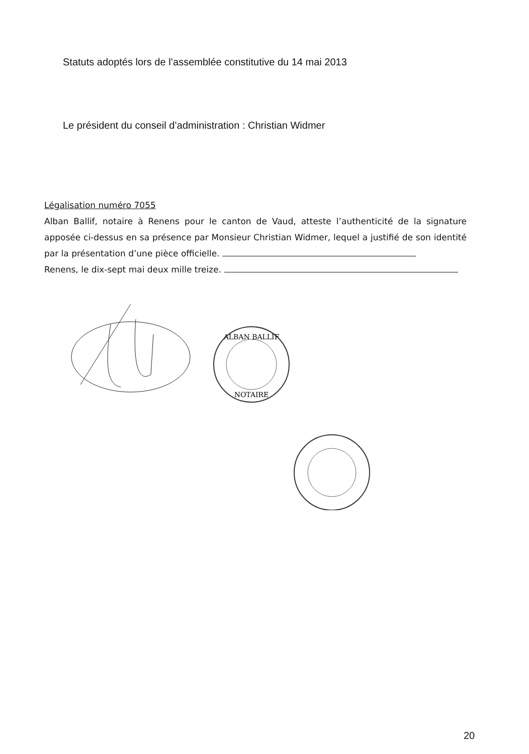Statuts adoptés lors de l’assemblée constitutive du 14 mai 2013
Le président du conseil d’administration : Christian Widmer
Légalisation numéro 7055
Alban Ballif, notaire à Renens pour le canton de Vaud, atteste l’authenticité de la signature apposée ci-dessus en sa présence par Monsieur Christian Widmer, lequel a justifié de son identité par la présentation d’une pièce officielle.
Renens, le dix-sept mai deux mille treize.
ALBAN BALLIF
NOTAIRE
20